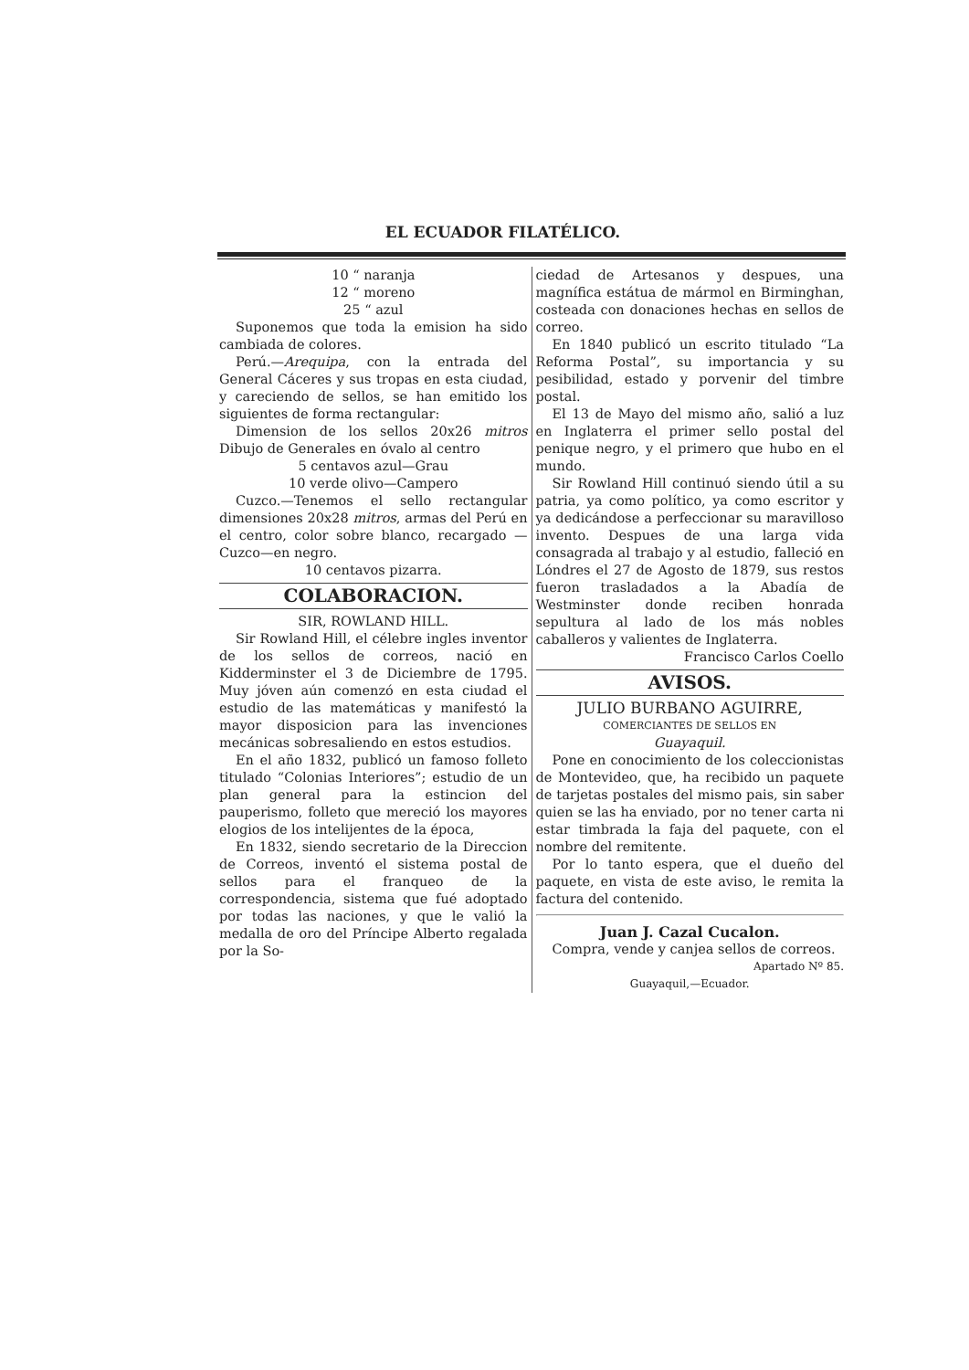EL ECUADOR FILATÉLICO.
10 “ naranja
12 “ moreno
25 “ azul
Suponemos que toda la emision ha sido cambiada de colores.
Perú.—Arequipa, con la entrada del General Cáceres y sus tropas en esta ciudad, y careciendo de sellos, se han emitido los siguientes de forma rectangular:
Dimension de los sellos 20x26 mitros Dibujo de Generales en óvalo al centro
5 centavos azul—Grau
10 verde olivo—Campero
Cuzco.—Tenemos el sello rectangular dimensiones 20x28 mitros, armas del Perú en el centro, color sobre blanco, recargado —Cuzco—en negro.
10 centavos pizarra.
COLABORACION.
SIR, ROWLAND HILL.
Sir Rowland Hill, el célebre ingles inventor de los sellos de correos, nació en Kidderminster el 3 de Diciembre de 1795. Muy jóven aún comenzó en esta ciudad el estudio de las matemáticas y manifestó la mayor disposicion para las invenciones mecánicas sobresaliendo en estos estudios.
En el año 1832, publicó un famoso folleto titulado “Colonias Interiores”; estudio de un plan general para la estincion del pauperismo, folleto que mereció los mayores elogios de los intelijentes de la época,
En 1832, siendo secretario de la Direccion de Correos, inventó el sistema postal de sellos para el franqueo de la correspondencia, sistema que fué adoptado por todas las naciones, y que le valió la medalla de oro del Príncipe Alberto regalada por la So-
ciedad de Artesanos y despues, una magnífica estátua de mármol en Birminghan, costeada con donaciones hechas en sellos de correo.
En 1840 publicó un escrito titulado “La Reforma Postal”, su importancia y su pesibilidad, estado y porvenir del timbre postal.
El 13 de Mayo del mismo año, salió a luz en Inglaterra el primer sello postal del penique negro, y el primero que hubo en el mundo.
Sir Rowland Hill continuó siendo útil a su patria, ya como político, ya como escritor y ya dedicándose a perfeccionar su maravilloso invento. Despues de una larga vida consagrada al trabajo y al estudio, falleció en Lóndres el 27 de Agosto de 1879, sus restos fueron trasladados a la Abadía de Westminster donde reciben honrada sepultura al lado de los más nobles caballeros y valientes de Inglaterra.
Francisco Carlos Coello
AVISOS.
JULIO BURBANO AGUIRRE,
COMERCIANTES DE SELLOS EN
Guayaquil.
Pone en conocimiento de los coleccionistas de Montevideo, que, ha recibido un paquete de tarjetas postales del mismo pais, sin saber quien se las ha enviado, por no tener carta ni estar timbrada la faja del paquete, con el nombre del remitente.
Por lo tanto espera, que el dueño del paquete, en vista de este aviso, le remita la factura del contenido.
Juan J. Cazal Cucalon.
Compra, vende y canjea sellos de correos.
Apartado Nº 85.
Guayaquil,—Ecuador.